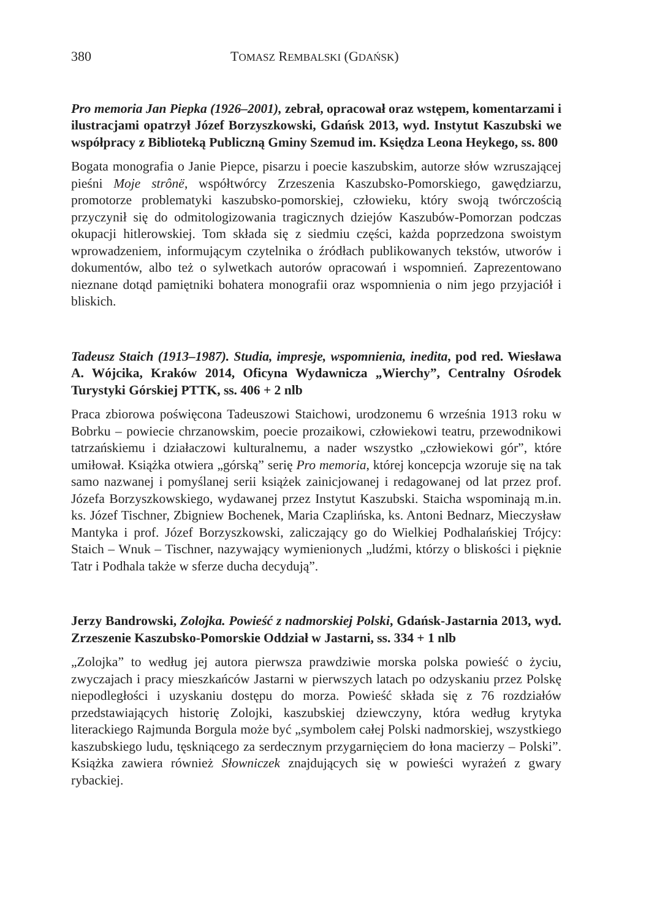380 TOMASZ REMBALSKI (GDAŃSK)
Pro memoria Jan Piepka (1926–2001), zebrał, opracował oraz wstępem, komentarzami i ilustracjami opatrzył Józef Borzyszkowski, Gdańsk 2013, wyd. Instytut Kaszubski we współpracy z Biblioteką Publiczną Gminy Szemud im. Księdza Leona Heykego, ss. 800
Bogata monografia o Janie Piepce, pisarzu i poecie kaszubskim, autorze słów wzruszającej pieśni Moje strônë, współtwórcy Zrzeszenia Kaszubsko-Pomorskiego, gawędziarzu, promotorze problematyki kaszubsko-pomorskiej, człowieku, który swoją twórczością przyczynił się do odmitologizowania tragicznych dziejów Kaszubów-Pomorzan podczas okupacji hitlerowskiej. Tom składa się z siedmiu części, każda poprzedzona swoistym wprowadzeniem, informującym czytelnika o źródłach publikowanych tekstów, utworów i dokumentów, albo też o sylwetkach autorów opracowań i wspomnień. Zaprezentowano nieznane dotąd pamiętniki bohatera monografii oraz wspomnienia o nim jego przyjaciół i bliskich.
Tadeusz Staich (1913–1987). Studia, impresje, wspomnienia, inedita, pod red. Wiesława A. Wójcika, Kraków 2014, Oficyna Wydawnicza „Wierchy”, Centralny Ośrodek Turystyki Górskiej PTTK, ss. 406 + 2 nlb
Praca zbiorowa poświęcona Tadeuszowi Staichowi, urodzonemu 6 września 1913 roku w Bobrku – powiecie chrzanowskim, poecie prozaikowi, człowiekowi teatru, przewodnikowi tatrzańskiemu i działaczowi kulturalnemu, a nader wszystko „człowiekowi gór”, które umiłował. Książka otwiera „górską” serię Pro memoria, której koncepcja wzoruje się na tak samo nazwanej i pomyślanej serii książek zainicjowanej i redagowanej od lat przez prof. Józefa Borzyszkowskiego, wydawanej przez Instytut Kaszubski. Staicha wspominają m.in. ks. Józef Tischner, Zbigniew Bochenek, Maria Czaplińska, ks. Antoni Bednarz, Mieczysław Mantyka i prof. Józef Borzyszkowski, zaliczający go do Wielkiej Podhalańskiej Trójcy: Staich – Wnuk – Tischner, nazywający wymienionych „ludźmi, którzy o bliskości i pięknie Tatr i Podhala także w sferze ducha decydują”.
Jerzy Bandrowski, Zolojka. Powieść z nadmorskiej Polski, Gdańsk-Jastarnia 2013, wyd. Zrzeszenie Kaszubsko-Pomorskie Oddział w Jastarni, ss. 334 + 1 nlb
„Zolojka” to według jej autora pierwsza prawdziwie morska polska powieść o życiu, zwyczajach i pracy mieszkańców Jastarni w pierwszych latach po odzyskaniu przez Polskę niepodległości i uzyskaniu dostępu do morza. Powieść składa się z 76 rozdziałów przedstawiających historię Zolojki, kaszubskiej dziewczyny, która według krytyka literackiego Rajmunda Borgula może być „symbolem całej Polski nadmorskiej, wszystkiego kaszubskiego ludu, tęskniącego za serdecznym przygarnięciem do łona macierzy – Polski”. Książka zawiera również Słowniczek znajdujących się w powieści wyrażeń z gwary rybackiej.